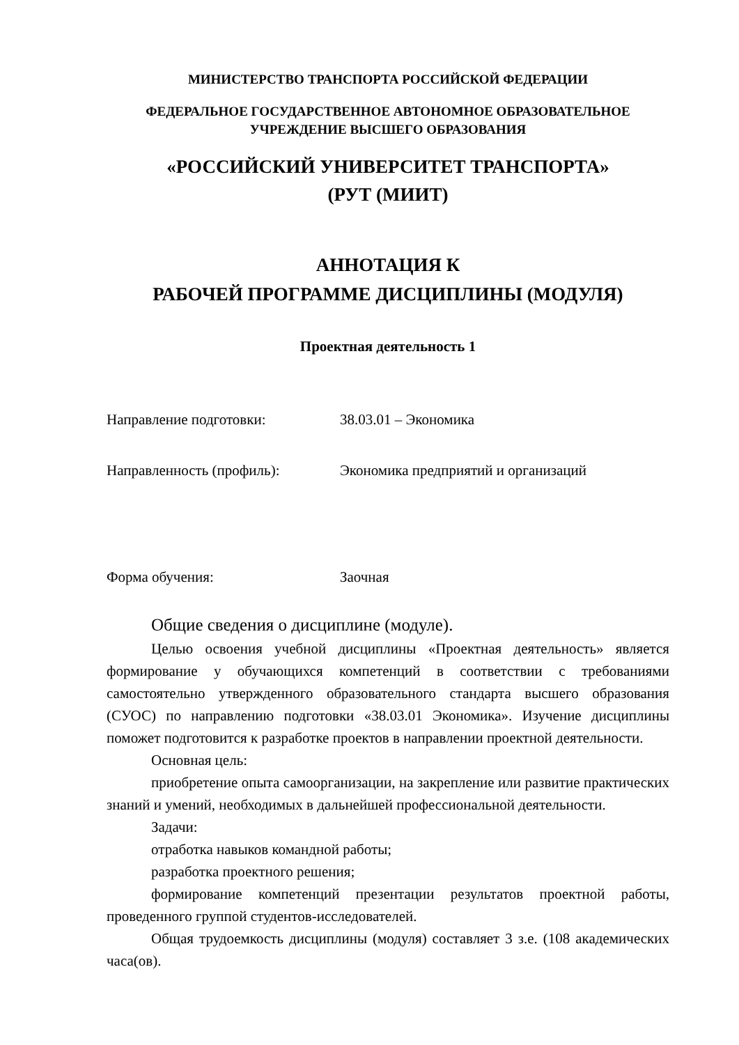МИНИСТЕРСТВО ТРАНСПОРТА РОССИЙСКОЙ ФЕДЕРАЦИИ
ФЕДЕРАЛЬНОЕ ГОСУДАРСТВЕННОЕ АВТОНОМНОЕ ОБРАЗОВАТЕЛЬНОЕ
УЧРЕЖДЕНИЕ ВЫСШЕГО ОБРАЗОВАНИЯ
«РОССИЙСКИЙ УНИВЕРСИТЕТ ТРАНСПОРТА»
(РУТ (МИИТ)
АННОТАЦИЯ К
РАБОЧЕЙ ПРОГРАММЕ ДИСЦИПЛИНЫ (МОДУЛЯ)
Проектная деятельность 1
Направление подготовки: 38.03.01 – Экономика
Направленность (профиль): Экономика предприятий и организаций
Форма обучения: Заочная
Общие сведения о дисциплине (модуле).
Целью освоения учебной дисциплины «Проектная деятельность» является формирование у обучающихся компетенций в соответствии с требованиями самостоятельно утвержденного образовательного стандарта высшего образования (СУОС) по направлению подготовки «38.03.01 Экономика». Изучение дисциплины поможет подготовится к разработке проектов в направлении проектной деятельности.
Основная цель:
приобретение опыта самоорганизации, на закрепление или развитие практических знаний и умений, необходимых в дальнейшей профессиональной деятельности.
Задачи:
отработка навыков командной работы;
разработка проектного решения;
формирование компетенций презентации результатов проектной работы, проведенного группой студентов-исследователей.
Общая трудоемкость дисциплины (модуля) составляет 3 з.е. (108 академических часа(ов).